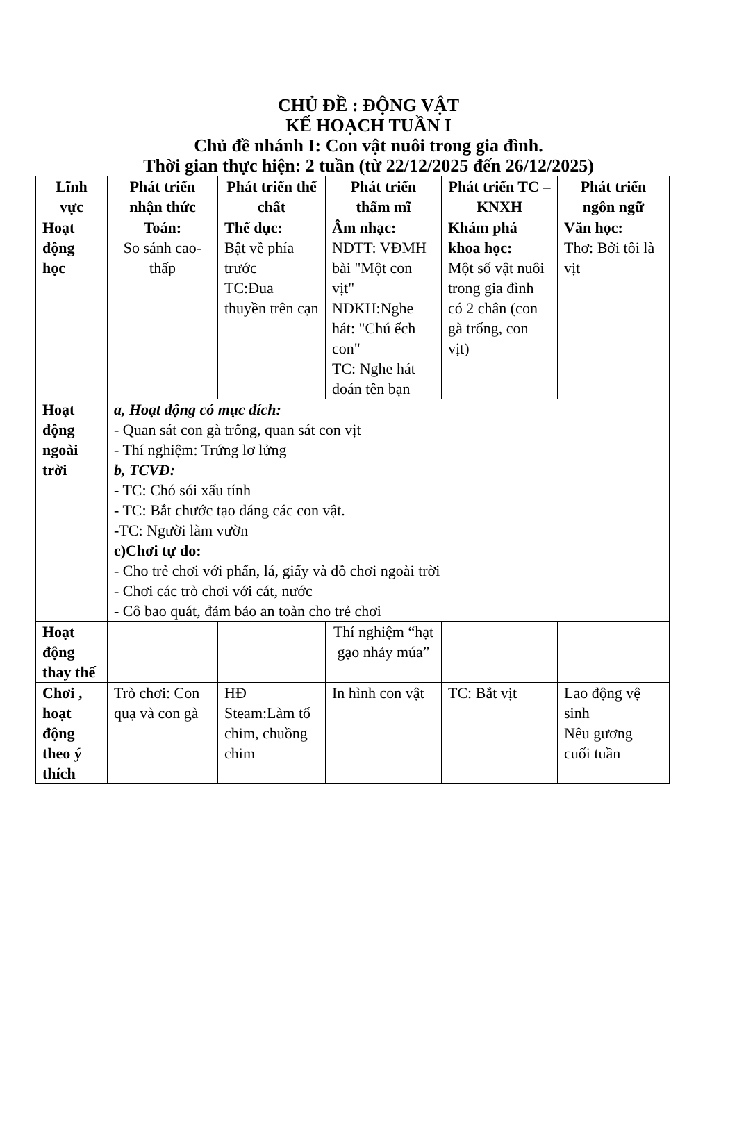CHỦ ĐỀ : ĐỘNG VẬT
KẾ HOẠCH TUẦN I
Chủ đề nhánh I: Con vật nuôi trong gia đình.
Thời gian thực hiện: 2 tuần (từ 22/12/2025 đến 26/12/2025)
| Lĩnh vực | Phát triển nhận thức | Phát triển thể chất | Phát triển thẩm mĩ | Phát triển TC – KNXH | Phát triển ngôn ngữ |
| --- | --- | --- | --- | --- | --- |
| Hoạt động học | Toán: So sánh cao- thấp | Thể dục: Bật về phía trước TC:Đua thuyền trên cạn | Âm nhạc: NDTT: VĐMH bài "Một con vịt" NDKH:Nghe hát: "Chú ếch con" TC: Nghe hát đoán tên bạn | Khám phá khoa học: Một số vật nuôi trong gia đình có 2 chân (con gà trống, con vịt) | Văn học: Thơ: Bởi tôi là vịt |
| Hoạt động ngoài trời | a, Hoạt động có mục đích: - Quan sát con gà trống, quan sát con vịt - Thí nghiệm: Trứng lơ lửng b, TCVĐ: - TC: Chó sói xấu tính - TC: Bắt chước tạo dáng các con vật. -TC: Người làm vườn c)Chơi tự do: - Cho trẻ chơi với phấn, lá, giấy và đồ chơi ngoài trời - Chơi các trò chơi với cát, nước - Cô bao quát, đảm bảo an toàn cho trẻ chơi | | | | |
| Hoạt động thay thế | | | Thí nghiệm “hạt gạo nhảy múa” | | |
| Chơi , hoạt động theo ý thích | Trò chơi: Con quạ và con gà | HĐ Steam:Làm tổ chim, chuồng chim | In hình con vật | TC: Bắt vịt | Lao động vệ sinh Nêu gương cuối tuần |